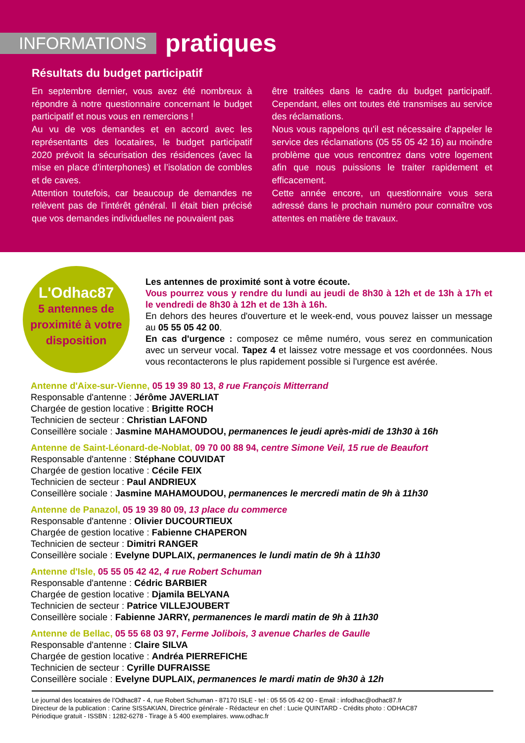INFORMATIONS
pratiques
Résultats du budget participatif
En septembre dernier, vous avez été nombreux à répondre à notre questionnaire concernant le budget participatif et nous vous en remercions !
Au vu de vos demandes et en accord avec les représentants des locataires, le budget participatif 2020 prévoit la sécurisation des résidences (avec la mise en place d’interphones) et l’isolation de combles et de caves.
Attention toutefois, car beaucoup de demandes ne relèvent pas de l’intérêt général. Il était bien précisé que vos demandes individuelles ne pouvaient pas
être traitées dans le cadre du budget participatif. Cependant, elles ont toutes été transmises au service des réclamations.
Nous vous rappelons qu'il est nécessaire d'appeler le service des réclamations (05 55 05 42 16) au moindre problème que vous rencontrez dans votre logement afin que nous puissions le traiter rapidement et efficacement.
Cette année encore, un questionnaire vous sera adressé dans le prochain numéro pour connaître vos attentes en matière de travaux.
L'Odhac87
5 antennes de proximité à votre disposition
Les antennes de proximité sont à votre écoute.
Vous pourrez vous y rendre du lundi au jeudi de 8h30 à 12h et de 13h à 17h et le vendredi de 8h30 à 12h et de 13h à 16h.
En dehors des heures d'ouverture et le week-end, vous pouvez laisser un message au 05 55 05 42 00.
En cas d'urgence : composez ce même numéro, vous serez en communication avec un serveur vocal. Tapez 4 et laissez votre message et vos coordonnées. Nous vous recontacterons le plus rapidement possible si l'urgence est avérée.
Antenne d'Aixe-sur-Vienne, 05 19 39 80 13, 8 rue François Mitterrand
Responsable d'antenne : Jérôme JAVERLIAT
Chargée de gestion locative : Brigitte ROCH
Technicien de secteur : Christian LAFOND
Conseillère sociale : Jasmine MAHAMOUDOU, permanences le jeudi après-midi de 13h30 à 16h
Antenne de Saint-Léonard-de-Noblat, 09 70 00 88 94, centre Simone Veil, 15 rue de Beaufort
Responsable d'antenne : Stéphane COUVIDAT
Chargée de gestion locative : Cécile FEIX
Technicien de secteur : Paul ANDRIEUX
Conseillère sociale : Jasmine MAHAMOUDOU, permanences le mercredi matin de 9h à 11h30
Antenne de Panazol, 05 19 39 80 09, 13 place du commerce
Responsable d'antenne : Olivier DUCOURTIEUX
Chargée de gestion locative : Fabienne CHAPERON
Technicien de secteur : Dimitri RANGER
Conseillère sociale : Evelyne DUPLAIX, permanences le lundi matin de 9h à 11h30
Antenne d'Isle, 05 55 05 42 42, 4 rue Robert Schuman
Responsable d'antenne : Cédric BARBIER
Chargée de gestion locative : Djamila BELYANA
Technicien de secteur : Patrice VILLEJOUBERT
Conseillère sociale : Fabienne JARRY, permanences le mardi matin de 9h à 11h30
Antenne de Bellac, 05 55 68 03 97, Ferme Jolibois, 3 avenue Charles de Gaulle
Responsable d'antenne : Claire SILVA
Chargée de gestion locative : Andréa PIERREFICHE
Technicien de secteur : Cyrille DUFRAISSE
Conseillère sociale : Evelyne DUPLAIX, permanences le mardi matin de 9h30 à 12h
Le journal des locataires de l’Odhac87 - 4, rue Robert Schuman - 87170 ISLE - tel : 05 55 05 42 00 - Email : infodhac@odhac87.fr
Directeur de la publication : Carine SISSAKIAN, Directrice générale - Rédacteur en chef : Lucie QUINTARD - Crédits photo : ODHAC87
Périodique gratuit - ISSBN : 1282-6278 - Tirage à 5 400 exemplaires. www.odhac.fr